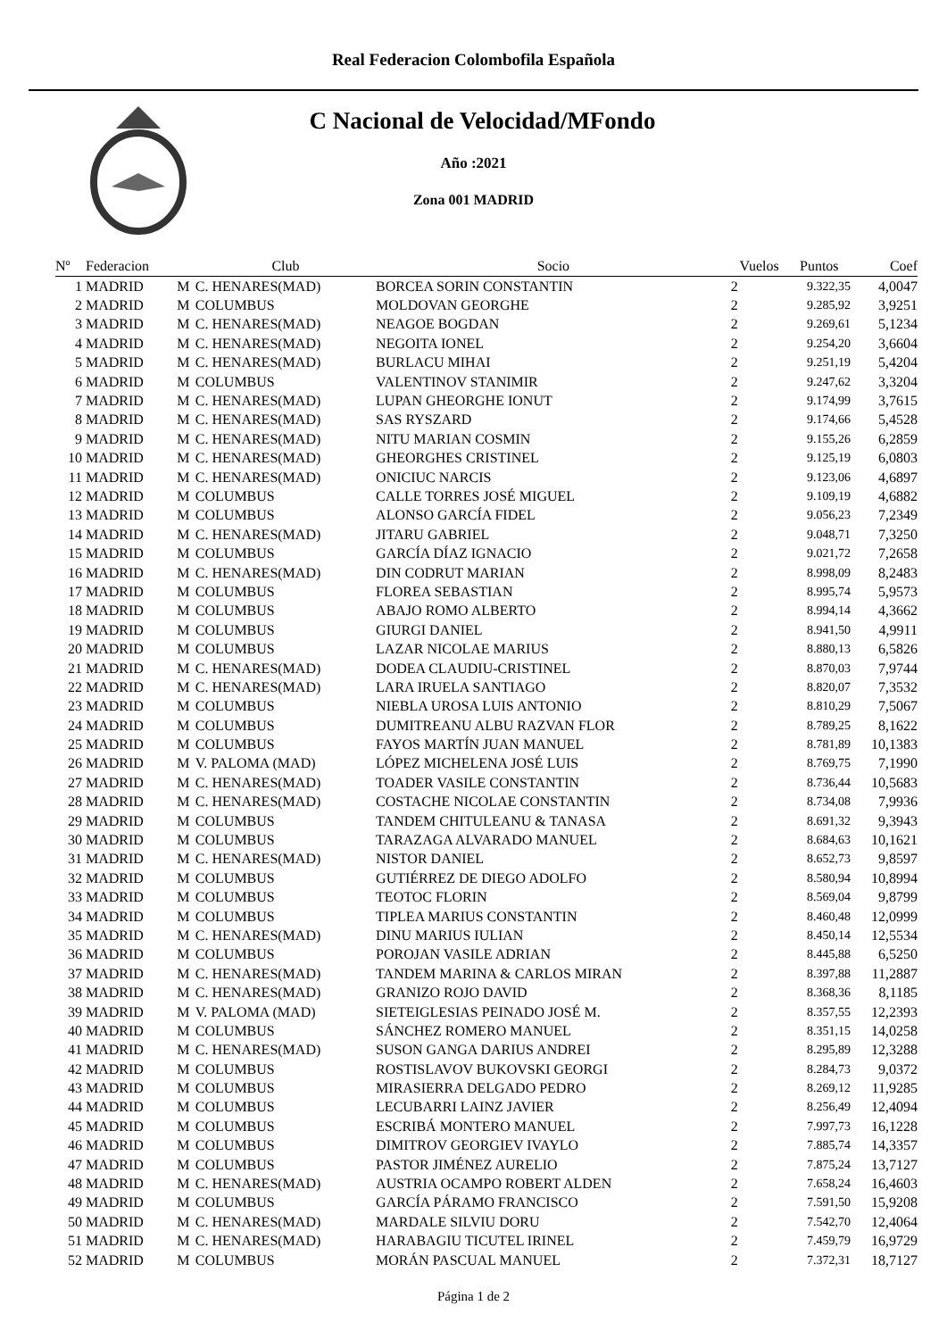Real Federacion Colombofila Española
C Nacional de Velocidad/MFondo
Año :2021
Zona 001 MADRID
| Nº | Federacion | | Club | Socio | Vuelos | Puntos | Coef |
| --- | --- | --- | --- | --- | --- | --- | --- |
| 1 | MADRID | M | C. HENARES(MAD) | BORCEA SORIN CONSTANTIN | 2 | 9.322,35 | 4,0047 |
| 2 | MADRID | M | COLUMBUS | MOLDOVAN GEORGHE | 2 | 9.285,92 | 3,9251 |
| 3 | MADRID | M | C. HENARES(MAD) | NEAGOE BOGDAN | 2 | 9.269,61 | 5,1234 |
| 4 | MADRID | M | C. HENARES(MAD) | NEGOITA IONEL | 2 | 9.254,20 | 3,6604 |
| 5 | MADRID | M | C. HENARES(MAD) | BURLACU MIHAI | 2 | 9.251,19 | 5,4204 |
| 6 | MADRID | M | COLUMBUS | VALENTINOV STANIMIR | 2 | 9.247,62 | 3,3204 |
| 7 | MADRID | M | C. HENARES(MAD) | LUPAN GHEORGHE IONUT | 2 | 9.174,99 | 3,7615 |
| 8 | MADRID | M | C. HENARES(MAD) | SAS RYSZARD | 2 | 9.174,66 | 5,4528 |
| 9 | MADRID | M | C. HENARES(MAD) | NITU MARIAN COSMIN | 2 | 9.155,26 | 6,2859 |
| 10 | MADRID | M | C. HENARES(MAD) | GHEORGHES CRISTINEL | 2 | 9.125,19 | 6,0803 |
| 11 | MADRID | M | C. HENARES(MAD) | ONICIUC NARCIS | 2 | 9.123,06 | 4,6897 |
| 12 | MADRID | M | COLUMBUS | CALLE TORRES JOSÉ MIGUEL | 2 | 9.109,19 | 4,6882 |
| 13 | MADRID | M | COLUMBUS | ALONSO GARCÍA FIDEL | 2 | 9.056,23 | 7,2349 |
| 14 | MADRID | M | C. HENARES(MAD) | JITARU GABRIEL | 2 | 9.048,71 | 7,3250 |
| 15 | MADRID | M | COLUMBUS | GARCÍA DÍAZ IGNACIO | 2 | 9.021,72 | 7,2658 |
| 16 | MADRID | M | C. HENARES(MAD) | DIN CODRUT MARIAN | 2 | 8.998,09 | 8,2483 |
| 17 | MADRID | M | COLUMBUS | FLOREA SEBASTIAN | 2 | 8.995,74 | 5,9573 |
| 18 | MADRID | M | COLUMBUS | ABAJO ROMO ALBERTO | 2 | 8.994,14 | 4,3662 |
| 19 | MADRID | M | COLUMBUS | GIURGI DANIEL | 2 | 8.941,50 | 4,9911 |
| 20 | MADRID | M | COLUMBUS | LAZAR NICOLAE MARIUS | 2 | 8.880,13 | 6,5826 |
| 21 | MADRID | M | C. HENARES(MAD) | DODEA CLAUDIU-CRISTINEL | 2 | 8.870,03 | 7,9744 |
| 22 | MADRID | M | C. HENARES(MAD) | LARA IRUELA SANTIAGO | 2 | 8.820,07 | 7,3532 |
| 23 | MADRID | M | COLUMBUS | NIEBLA UROSA LUIS ANTONIO | 2 | 8.810,29 | 7,5067 |
| 24 | MADRID | M | COLUMBUS | DUMITREANU ALBU RAZVAN FLOR | 2 | 8.789,25 | 8,1622 |
| 25 | MADRID | M | COLUMBUS | FAYOS MARTÍN JUAN MANUEL | 2 | 8.781,89 | 10,1383 |
| 26 | MADRID | M | V. PALOMA (MAD) | LÓPEZ MICHELENA JOSÉ LUIS | 2 | 8.769,75 | 7,1990 |
| 27 | MADRID | M | C. HENARES(MAD) | TOADER VASILE CONSTANTIN | 2 | 8.736,44 | 10,5683 |
| 28 | MADRID | M | C. HENARES(MAD) | COSTACHE NICOLAE CONSTANTIN | 2 | 8.734,08 | 7,9936 |
| 29 | MADRID | M | COLUMBUS | TANDEM CHITULEANU & TANASA | 2 | 8.691,32 | 9,3943 |
| 30 | MADRID | M | COLUMBUS | TARAZAGA ALVARADO MANUEL | 2 | 8.684,63 | 10,1621 |
| 31 | MADRID | M | C. HENARES(MAD) | NISTOR DANIEL | 2 | 8.652,73 | 9,8597 |
| 32 | MADRID | M | COLUMBUS | GUTIÉRREZ DE DIEGO ADOLFO | 2 | 8.580,94 | 10,8994 |
| 33 | MADRID | M | COLUMBUS | TEOTOC FLORIN | 2 | 8.569,04 | 9,8799 |
| 34 | MADRID | M | COLUMBUS | TIPLEA MARIUS CONSTANTIN | 2 | 8.460,48 | 12,0999 |
| 35 | MADRID | M | C. HENARES(MAD) | DINU MARIUS IULIAN | 2 | 8.450,14 | 12,5534 |
| 36 | MADRID | M | COLUMBUS | POROJAN VASILE ADRIAN | 2 | 8.445,88 | 6,5250 |
| 37 | MADRID | M | C. HENARES(MAD) | TANDEM MARINA & CARLOS MIRAN | 2 | 8.397,88 | 11,2887 |
| 38 | MADRID | M | C. HENARES(MAD) | GRANIZO ROJO DAVID | 2 | 8.368,36 | 8,1185 |
| 39 | MADRID | M | V. PALOMA (MAD) | SIETEIGLESIAS PEINADO JOSÉ M. | 2 | 8.357,55 | 12,2393 |
| 40 | MADRID | M | COLUMBUS | SÁNCHEZ ROMERO MANUEL | 2 | 8.351,15 | 14,0258 |
| 41 | MADRID | M | C. HENARES(MAD) | SUSON GANGA DARIUS ANDREI | 2 | 8.295,89 | 12,3288 |
| 42 | MADRID | M | COLUMBUS | ROSTISLAVOV BUKOVSKI GEORGI | 2 | 8.284,73 | 9,0372 |
| 43 | MADRID | M | COLUMBUS | MIRASIERRA DELGADO PEDRO | 2 | 8.269,12 | 11,9285 |
| 44 | MADRID | M | COLUMBUS | LECUBARRI LAINZ JAVIER | 2 | 8.256,49 | 12,4094 |
| 45 | MADRID | M | COLUMBUS | ESCRIBÁ MONTERO MANUEL | 2 | 7.997,73 | 16,1228 |
| 46 | MADRID | M | COLUMBUS | DIMITROV GEORGIEV IVAYLO | 2 | 7.885,74 | 14,3357 |
| 47 | MADRID | M | COLUMBUS | PASTOR JIMÉNEZ AURELIO | 2 | 7.875,24 | 13,7127 |
| 48 | MADRID | M | C. HENARES(MAD) | AUSTRIA OCAMPO ROBERT ALDEN | 2 | 7.658,24 | 16,4603 |
| 49 | MADRID | M | COLUMBUS | GARCÍA PÁRAMO FRANCISCO | 2 | 7.591,50 | 15,9208 |
| 50 | MADRID | M | C. HENARES(MAD) | MARDALE SILVIU DORU | 2 | 7.542,70 | 12,4064 |
| 51 | MADRID | M | C. HENARES(MAD) | HARABAGIU TICUTEL IRINEL | 2 | 7.459,79 | 16,9729 |
| 52 | MADRID | M | COLUMBUS | MORÁN PASCUAL MANUEL | 2 | 7.372,31 | 18,7127 |
Página 1 de 2